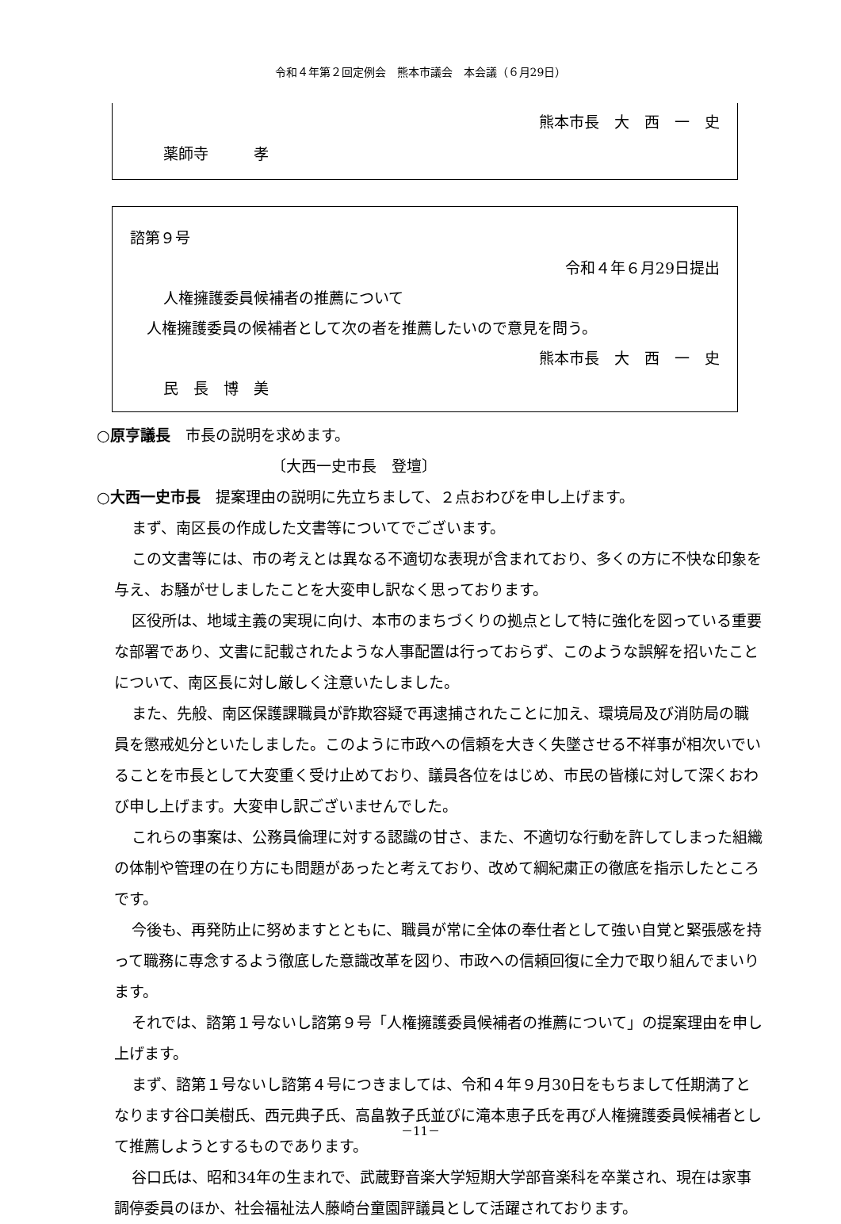令和４年第２回定例会　熊本市議会　本会議（６月29日）
熊本市長　大　西　一　史
薬師寺　　　孝
諮第９号
令和４年６月29日提出
人権擁護委員候補者の推薦について
人権擁護委員の候補者として次の者を推薦したいので意見を問う。
熊本市長　大　西　一　史
民　長　博　美
○原亨議長　市長の説明を求めます。
〔大西一史市長　登壇〕
○大西一史市長　提案理由の説明に先立ちまして、２点おわびを申し上げます。
まず、南区長の作成した文書等についてでございます。
この文書等には、市の考えとは異なる不適切な表現が含まれており、多くの方に不快な印象を与え、お騒がせしましたことを大変申し訳なく思っております。
区役所は、地域主義の実現に向け、本市のまちづくりの拠点として特に強化を図っている重要な部署であり、文書に記載されたような人事配置は行っておらず、このような誤解を招いたことについて、南区長に対し厳しく注意いたしました。
また、先般、南区保護課職員が詐欺容疑で再逮捕されたことに加え、環境局及び消防局の職員を懲戒処分といたしました。このように市政への信頼を大きく失墜させる不祥事が相次いでいることを市長として大変重く受け止めており、議員各位をはじめ、市民の皆様に対して深くおわび申し上げます。大変申し訳ございませんでした。
これらの事案は、公務員倫理に対する認識の甘さ、また、不適切な行動を許してしまった組織の体制や管理の在り方にも問題があったと考えており、改めて綱紀粛正の徹底を指示したところです。
今後も、再発防止に努めますとともに、職員が常に全体の奉仕者として強い自覚と緊張感を持って職務に専念するよう徹底した意識改革を図り、市政への信頼回復に全力で取り組んでまいります。
それでは、諮第１号ないし諮第９号「人権擁護委員候補者の推薦について」の提案理由を申し上げます。
まず、諮第１号ないし諮第４号につきましては、令和４年９月30日をもちまして任期満了となります谷口美樹氏、西元典子氏、高畠敦子氏並びに滝本恵子氏を再び人権擁護委員候補者として推薦しようとするものであります。
谷口氏は、昭和34年の生まれで、武蔵野音楽大学短期大学部音楽科を卒業され、現在は家事調停委員のほか、社会福祉法人藤崎台童園評議員として活躍されております。
－11－